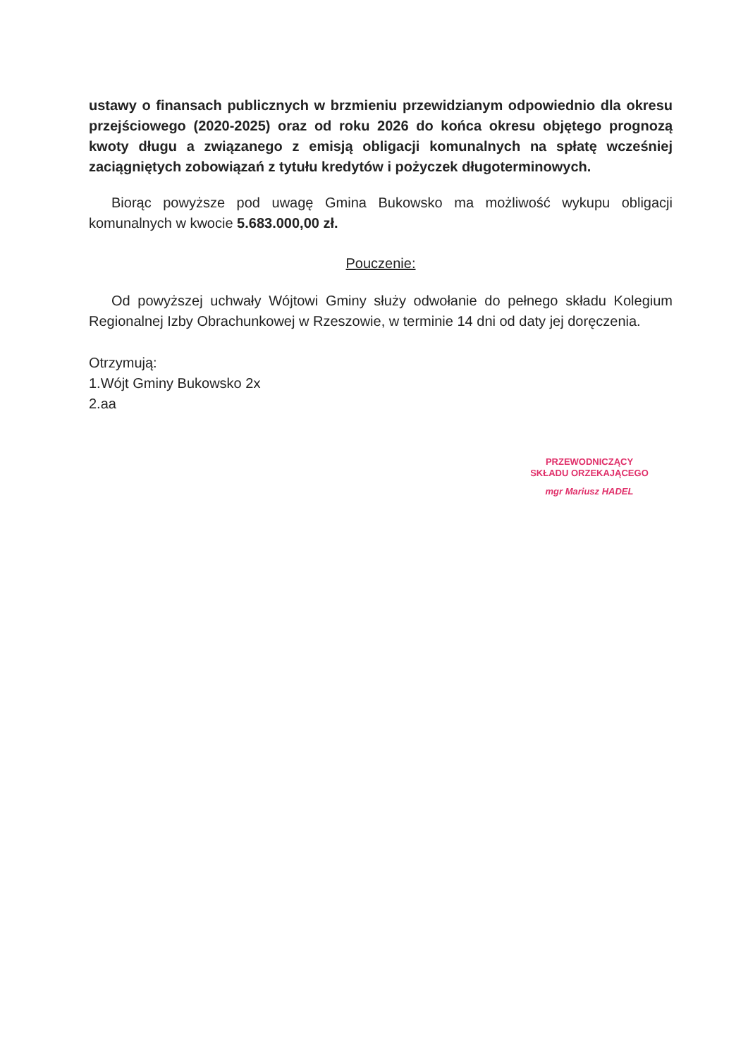ustawy o finansach publicznych w brzmieniu przewidzianym odpowiednio dla okresu przejściowego (2020-2025) oraz od roku 2026 do końca okresu objętego prognozą kwoty długu a związanego z emisją obligacji komunalnych na spłatę wcześniej zaciągniętych zobowiązań z tytułu kredytów i pożyczek długoterminowych.
Biorąc powyższe pod uwagę Gmina Bukowsko ma możliwość wykupu obligacji komunalnych w kwocie 5.683.000,00 zł.
Pouczenie:
Od powyższej uchwały Wójtowi Gminy służy odwołanie do pełnego składu Kolegium Regionalnej Izby Obrachunkowej w Rzeszowie, w terminie 14 dni od daty jej doręczenia.
Otrzymują:
1.Wójt Gminy Bukowsko 2x
2.aa
PRZEWODNICZĄCY
SKŁADU ORZEKAJĄCEGO
mgr Mariusz HADEL